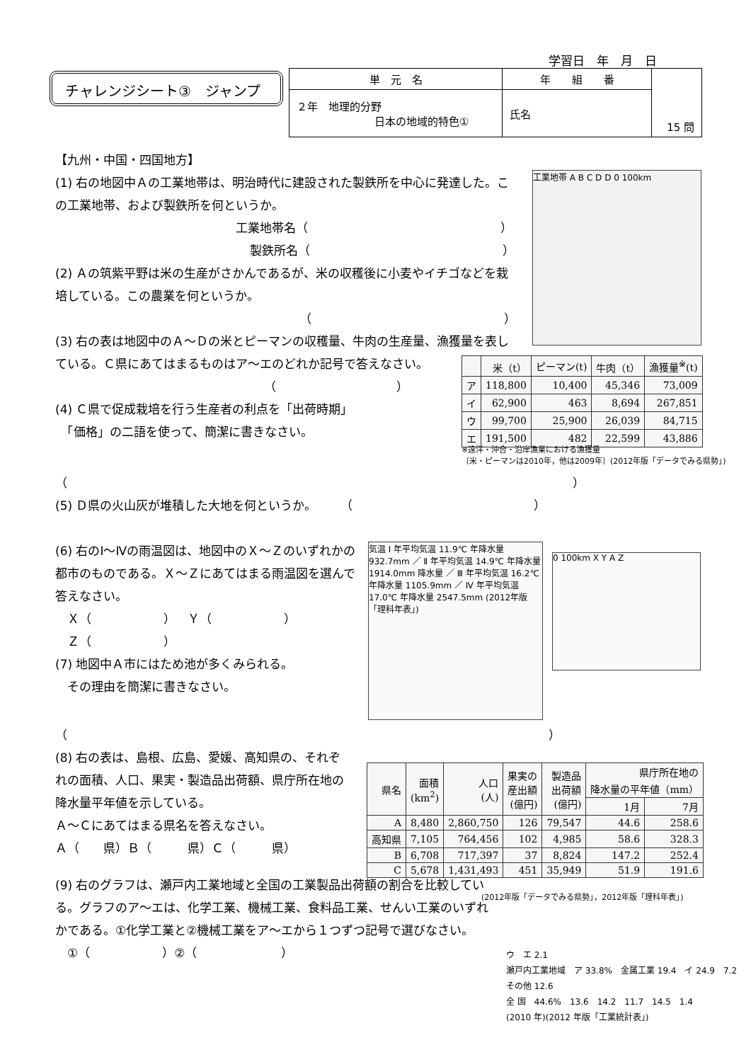学習日　年　月　日
チャレンジシート③　ジャンプ
| 単 元 名 | 年 組 番 | 15 問 |
| ２年 地理的分野 日本の地域的特色① | 氏名 | |
【九州・中国・四国地方】
(1) 右の地図中Ａの工業地帯は、明治時代に建設された製鉄所を中心に発達した。この工業地帯、および製鉄所を何というか。
工業地帯名（　　　　　　　　　　　　　　　　）
製鉄所名（　　　　　　　　　　　　　　　　）
(2) Ａの筑紫平野は米の生産がさかんであるが、米の収穫後に小麦やイチゴなどを栽培している。この農業を何というか。
（　　　　　　　　　　　　　　　　）
(3) 右の表は地図中のＡ～Ｄの米とピーマンの収穫量、牛肉の生産量、漁獲量を表している。Ｃ県にあてはまるものはア～エのどれか記号で答えなさい。
（　　　　　　　　　　）
(4) Ｃ県で促成栽培を行う生産者の利点を「出荷時期」
　「価格」の二語を使って、簡潔に書きなさい。
（　　　　　　　　　　　　　　　　　　　　　　　　　　　　　　　　　　　　　　　　　　）
(5) Ｄ県の火山灰が堆積した大地を何というか。　　　（　　　　　　　　　　　　　　　）
(6) 右のⅠ～Ⅳの雨温図は、地図中のＸ～Ｚのいずれかの都市のものである。Ｘ～Ｚにあてはまる雨温図を選んで答えなさい。
　Ｘ（　　　　　　）　Ｙ（　　　　　　）
　Ｚ（　　　　　　）
(7) 地図中Ａ市にはため池が多くみられる。
　その理由を簡潔に書きなさい。
（　　　　　　　　　　　　　　　　　　　　　　　　　　　　　　　　　　　　　　　　）
(8) 右の表は、島根、広島、愛媛、高知県の、それぞれの面積、人口、果実・製造品出荷額、県庁所在地の降水量平年値を示している。
Ａ～Ｃにあてはまる県名を答えなさい。
Ａ（　　県）Ｂ（　　　県）Ｃ（　　　県）
(9) 右のグラフは、瀬戸内工業地域と全国の工業製品出荷額の割合を比較している。グラフのア～エは、化学工業、機械工業、食料品工業、せんい工業のいずれかである。①化学工業と②機械工業をア～エから１つずつ記号で選びなさい。
　①（　　　　　　）②（　　　　　　　）
工業地帯 A B C D D 0 100km
| | 米（t） | ピーマン(t) | 牛肉（t） | 漁獲量<sup>※</sup>(t) |
| --- | --- | --- | --- | --- |
| ア | 118,800 | 10,400 | 45,346 | 73,009 |
| イ | 62,900 | 463 | 8,694 | 267,851 |
| ウ | 99,700 | 25,900 | 26,039 | 84,715 |
| エ | 191,500 | 482 | 22,599 | 43,886 |
※遠洋・沖合・沿岸漁業における漁獲量
〔米・ピーマンは2010年，他は2009年〕(2012年版「データでみる県勢」)
気温 Ⅰ 年平均気温 11.9℃ 年降水量 932.7mm ／ Ⅱ 年平均気温 14.9℃ 年降水量 1914.0mm 降水量 ／ Ⅲ 年平均気温 16.2℃ 年降水量 1105.9mm ／ Ⅳ 年平均気温 17.0℃ 年降水量 2547.5mm (2012年版「理科年表」)
0 100km X Y A Z
| 県名 | 面積 (km<sup>2</sup>) | 人口 (人) | 果実の 産出額 (億円) | 製造品 出荷額 (億円) | 県庁所在地の 降水量の平年値（mm） | |
| --- | --- | --- | --- | --- | --- | --- |
| | | | | | 1月 | 7月 |
| A | 8,480 | 2,860,750 | 126 | 79,547 | 44.6 | 258.6 |
| 高知県 | 7,105 | 764,456 | 102 | 4,985 | 58.6 | 328.3 |
| B | 6,708 | 717,397 | 37 | 8,824 | 147.2 | 252.4 |
| C | 5,678 | 1,431,493 | 451 | 35,949 | 51.9 | 191.6 |
(2012年版「データでみる県勢」，2012年版「理科年表」)
ウ　エ 2.1
瀬戸内工業地域　ア 33.8%　金属工業 19.4　イ 24.9　7.2　その他 12.6
全 国　44.6%　13.6　14.2　11.7　14.5　1.4
(2010 年)(2012 年版「工業統計表」)